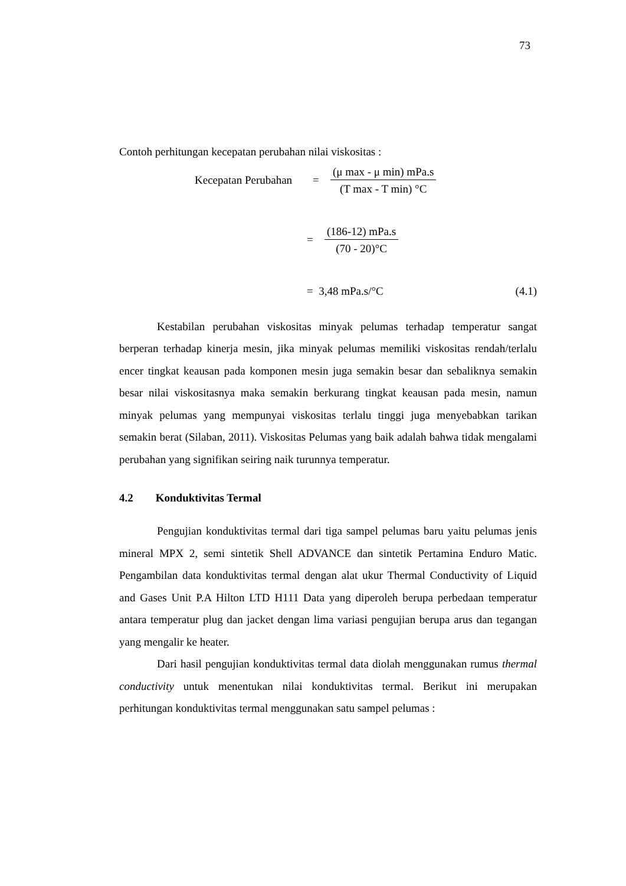73
Contoh perhitungan kecepatan perubahan nilai viskositas :
Kecepatan Perubahan =
(μ max - μ min) mPa.s
(T max - T min) °C
=
(186-12) mPa.s
(70 - 20)°C
= 3,48 mPa.s/°C (4.1)
Kestabilan perubahan viskositas minyak pelumas terhadap temperatur sangat berperan terhadap kinerja mesin, jika minyak pelumas memiliki viskositas rendah/terlalu encer tingkat keausan pada komponen mesin juga semakin besar dan sebaliknya semakin besar nilai viskositasnya maka semakin berkurang tingkat keausan pada mesin, namun minyak pelumas yang mempunyai viskositas terlalu tinggi juga menyebabkan tarikan semakin berat (Silaban, 2011). Viskositas Pelumas yang baik adalah bahwa tidak mengalami perubahan yang signifikan seiring naik turunnya temperatur.
4.2 Konduktivitas Termal
Pengujian konduktivitas termal dari tiga sampel pelumas baru yaitu pelumas jenis mineral MPX 2, semi sintetik Shell ADVANCE dan sintetik Pertamina Enduro Matic. Pengambilan data konduktivitas termal dengan alat ukur Thermal Conductivity of Liquid and Gases Unit P.A Hilton LTD H111 Data yang diperoleh berupa perbedaan temperatur antara temperatur plug dan jacket dengan lima variasi pengujian berupa arus dan tegangan yang mengalir ke heater.
Dari hasil pengujian konduktivitas termal data diolah menggunakan rumus thermal conductivity untuk menentukan nilai konduktivitas termal. Berikut ini merupakan perhitungan konduktivitas termal menggunakan satu sampel pelumas :